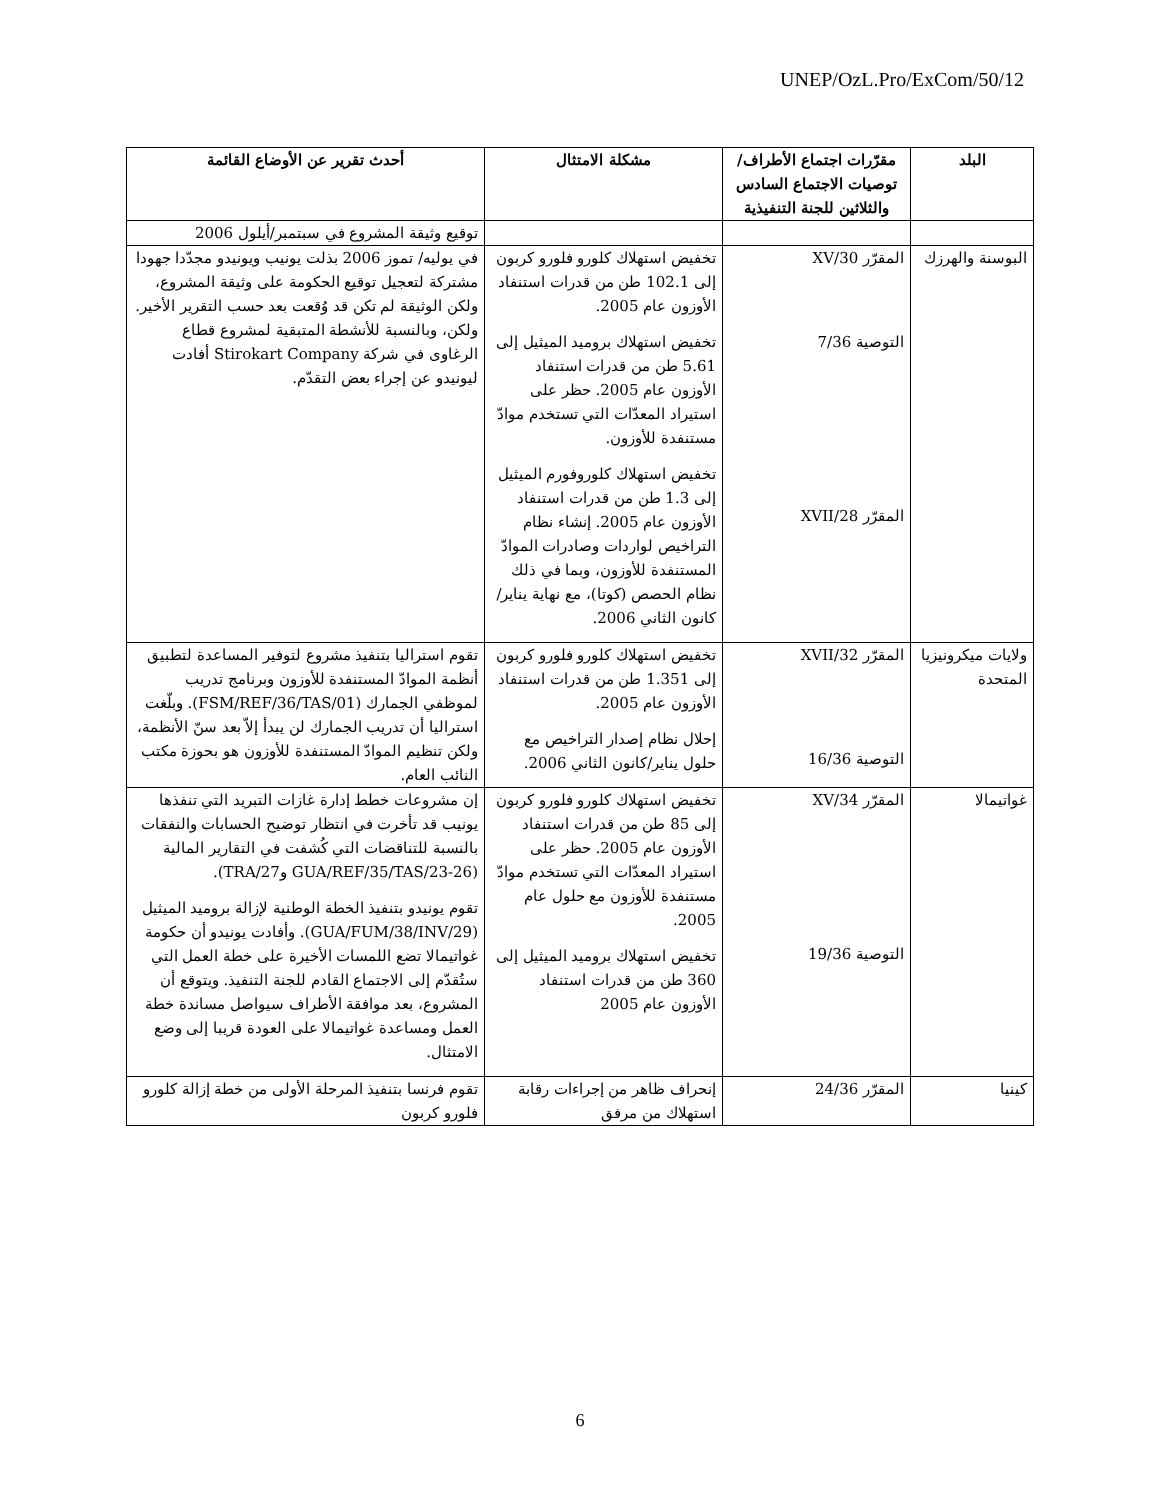UNEP/OzL.Pro/ExCom/50/12
| البلد | مقرّرات اجتماع الأطراف/توصيات الاجتماع السادس والثلاثين للجنة التنفيذية | مشكلة الامتثال | أحدث تقرير عن الأوضاع القائمة |
| --- | --- | --- | --- |
| | | | توقيع وثيقة المشروع في سبتمبر/أيلول 2006 |
| البوسنة والهرزك | المقرّر 30/XV التوصية 7/36 المقرّر 28/XVII | تخفيض استهلاك كلورو فلورو كربون إلى 102.1 طن من قدرات استنفاد الأوزون عام 2005. تخفيض استهلاك بروميد الميثيل إلى 5.61 طن من قدرات استنفاد الأوزون عام 2005. حظر على استيراد المعدّات التي تستخدم موادّ مستنفدة للأوزون. تخفيض استهلاك كلوروفورم الميثيل إلى 1.3 طن من قدرات استنفاد الأوزون عام 2005. إنشاء نظام التراخيص لواردات وصادرات الموادّ المستنفدة للأوزون، وبما في ذلك نظام الحصص (كوتا)، مع نهاية يناير/كانون الثاني 2006. | في يوليه/ تموز 2006 بذلت يونيب ويونيدو مجدّدا جهودا مشتركة لتعجيل توقيع الحكومة على وثيقة المشروع، ولكن الوثيقة لم تكن قد وُقعت بعد حسب التقرير الأخير. ولكن، وبالنسبة للأنشطة المتبقية لمشروع قطاع الرغاوى في شركة Stirokart Company أفادت ليونيدو عن إجراء بعض التقدّم. |
| ولايات ميكرونيزيا المتحدة | المقرّر 32/XVII التوصية 16/36 | تخفيض استهلاك كلورو فلورو كربون إلى 1.351 طن من قدرات استنفاد الأوزون عام 2005. إحلال نظام إصدار التراخيص مع حلول يناير/كانون الثاني 2006. | تقوم استراليا بتنفيذ مشروع لتوفير المساعدة لتطبيق أنظمة الموادّ المستنفدة للأوزون وبرنامج تدريب لموظفي الجمارك (FSM/REF/36/TAS/01). وبلّغت استراليا أن تدريب الجمارك لن يبدأ إلاّ بعد سنّ الأنظمة، ولكن تنظيم الموادّ المستنفدة للأوزون هو بحوزة مكتب النائب العام. |
| غواتيمالا | المقرّر 34/XV التوصية 19/36 | تخفيض استهلاك كلورو فلورو كربون إلى 85 طن من قدرات استنفاد الأوزون عام 2005. حظر على استيراد المعدّات التي تستخدم موادّ مستنفدة للأوزون مع حلول عام 2005. تخفيض استهلاك بروميد الميثيل إلى 360 طن من قدرات استنفاد الأوزون عام 2005 | إن مشروعات خطط إدارة غازات التبريد التي تنفذها يونيب قد تأخرت في انتظار توضيح الحسابات والنفقات بالنسبة للتناقضات التي كُشفت في التقارير المالية (GUA/REF/35/TAS/23-26 وTRA/27). تقوم يونيدو بتنفيذ الخطة الوطنية لإزالة بروميد الميثيل (GUA/FUM/38/INV/29). وأفادت يونيدو أن حكومة غواتيمالا تضع اللمسات الأخيرة على خطة العمل التي ستُقدّم إلى الاجتماع القادم للجنة التنفيذ. ويتوقع أن المشروع، بعد موافقة الأطراف سيواصل مساندة خطة العمل ومساعدة غواتيمالا على العودة قريبا إلى وضع الامتثال. |
| كينيا | المقرّر 24/36 | إنحراف ظاهر من إجراءات رقابة استهلاك من مرفق | تقوم فرنسا بتنفيذ المرحلة الأولى من خطة إزالة كلورو فلورو كربون |
6